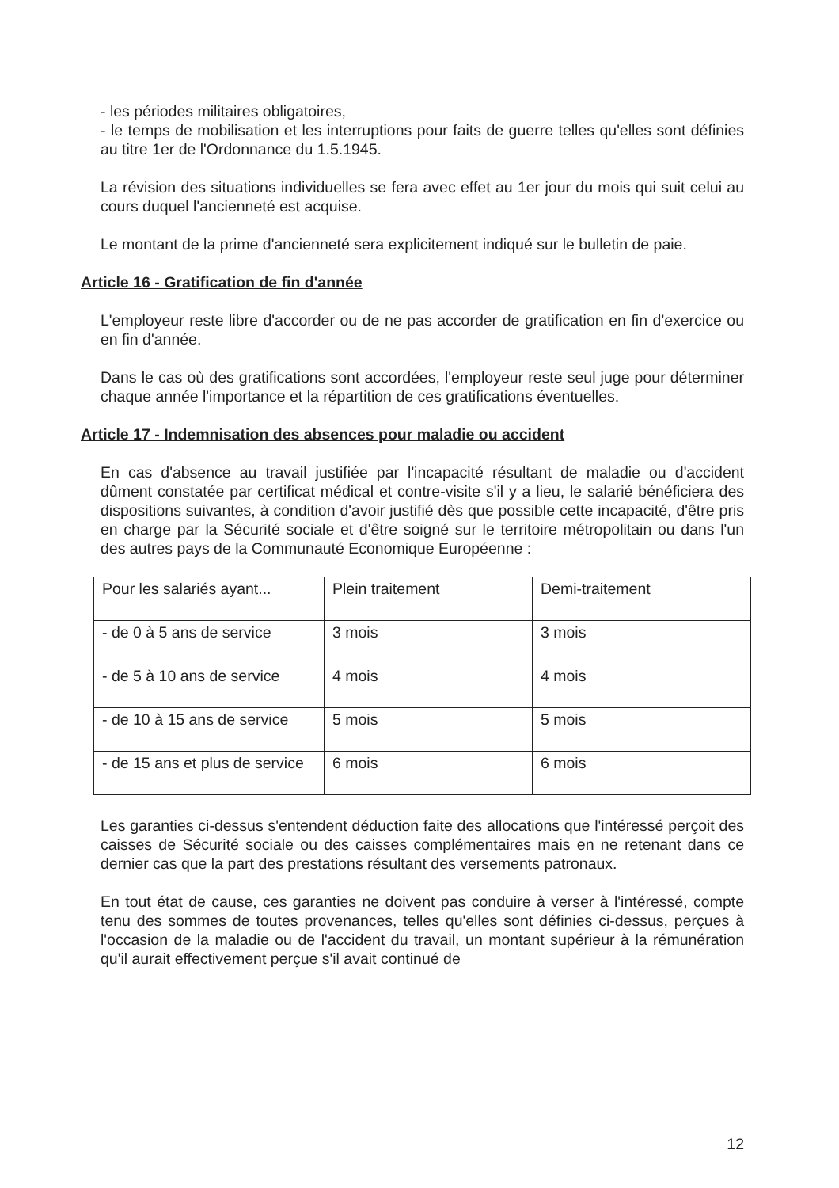- les périodes militaires obligatoires,
- le temps de mobilisation et les interruptions pour faits de guerre telles qu'elles sont définies au titre 1er de l'Ordonnance du 1.5.1945.
La révision des situations individuelles se fera avec effet au 1er jour du mois qui suit celui au cours duquel l'ancienneté est acquise.
Le montant de la prime d'ancienneté sera explicitement indiqué sur le bulletin de paie.
Article 16 - Gratification de fin d'année
L'employeur reste libre d'accorder ou de ne pas accorder de gratification en fin d'exercice ou en fin d'année.
Dans le cas où des gratifications sont accordées, l'employeur reste seul juge pour déterminer chaque année l'importance et la répartition de ces gratifications éventuelles.
Article 17 - Indemnisation des absences pour maladie ou accident
En cas d'absence au travail justifiée par l'incapacité résultant de maladie ou d'accident dûment constatée par certificat médical et contre-visite s'il y a lieu, le salarié bénéficiera des dispositions suivantes, à condition d'avoir justifié dès que possible cette incapacité, d'être pris en charge par la Sécurité sociale et d'être soigné sur le territoire métropolitain ou dans l'un des autres pays de la Communauté Economique Européenne :
| Pour les salariés ayant... | Plein traitement | Demi-traitement |
| - de 0 à 5 ans de service | 3 mois | 3 mois |
| - de 5 à 10 ans de service | 4 mois | 4 mois |
| - de 10 à 15 ans de service | 5 mois | 5 mois |
| - de 15 ans et plus de service | 6 mois | 6 mois |
Les garanties ci-dessus s'entendent déduction faite des allocations que l'intéressé perçoit des caisses de Sécurité sociale ou des caisses complémentaires mais en ne retenant dans ce dernier cas que la part des prestations résultant des versements patronaux.
En tout état de cause, ces garanties ne doivent pas conduire à verser à l'intéressé, compte tenu des sommes de toutes provenances, telles qu'elles sont définies ci-dessus, perçues à l'occasion de la maladie ou de l'accident du travail, un montant supérieur à la rémunération qu'il aurait effectivement perçue s'il avait continué de
12